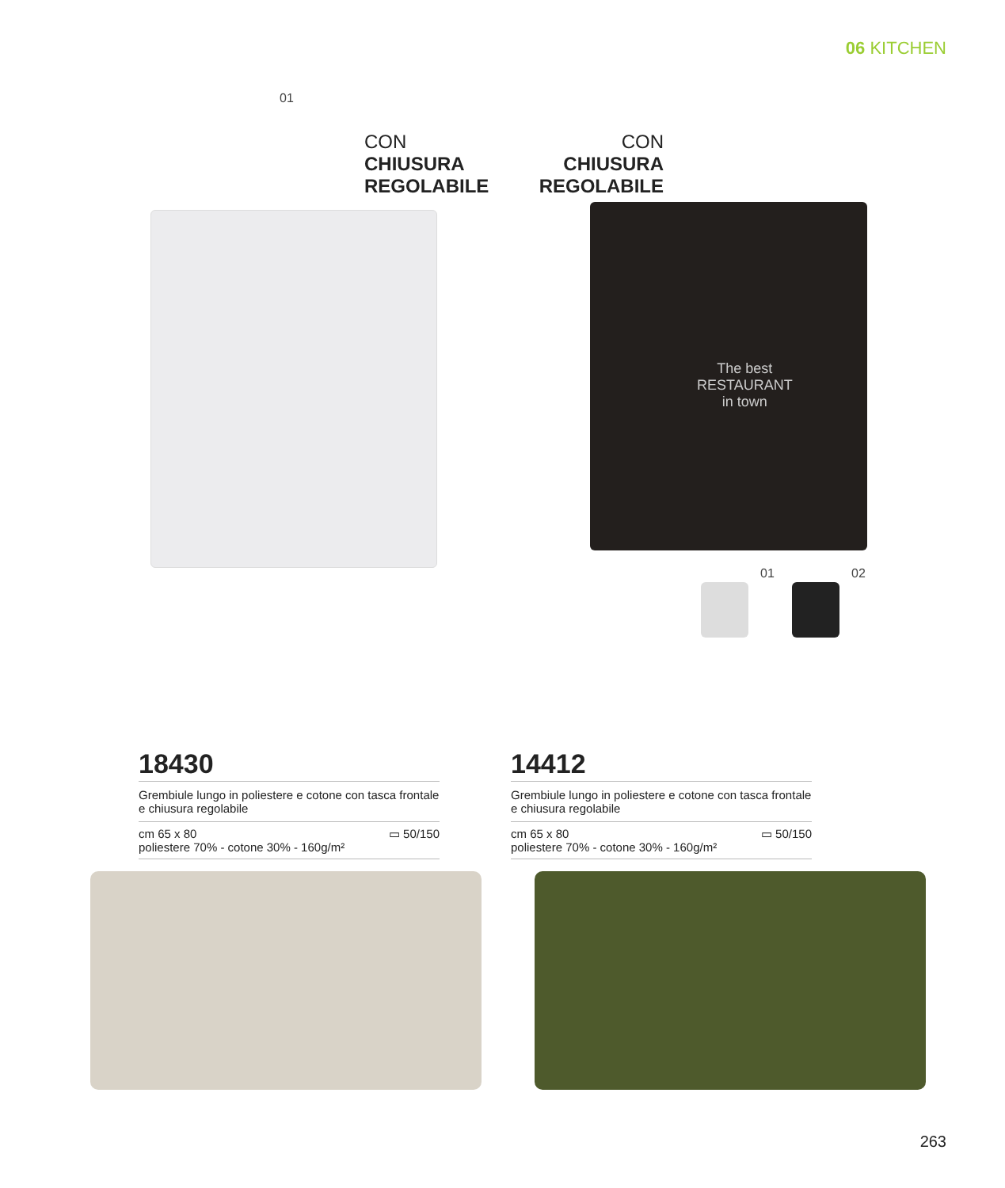06 KITCHEN
01
CON
CHIUSURA
REGOLABILE
18430
Grembiule lungo in poliestere e cotone con tasca frontale e chiusura regolabile
cm 65 x 80
poliestere 70% - cotone 30% - 160g/m² ▭ 50/150
CON
CHIUSURA
REGOLABILE
The best
RESTAURANT
in town
01 02
14412
Grembiule lungo in poliestere e cotone con tasca frontale e chiusura regolabile
cm 65 x 80
poliestere 70% - cotone 30% - 160g/m² ▭ 50/150
263